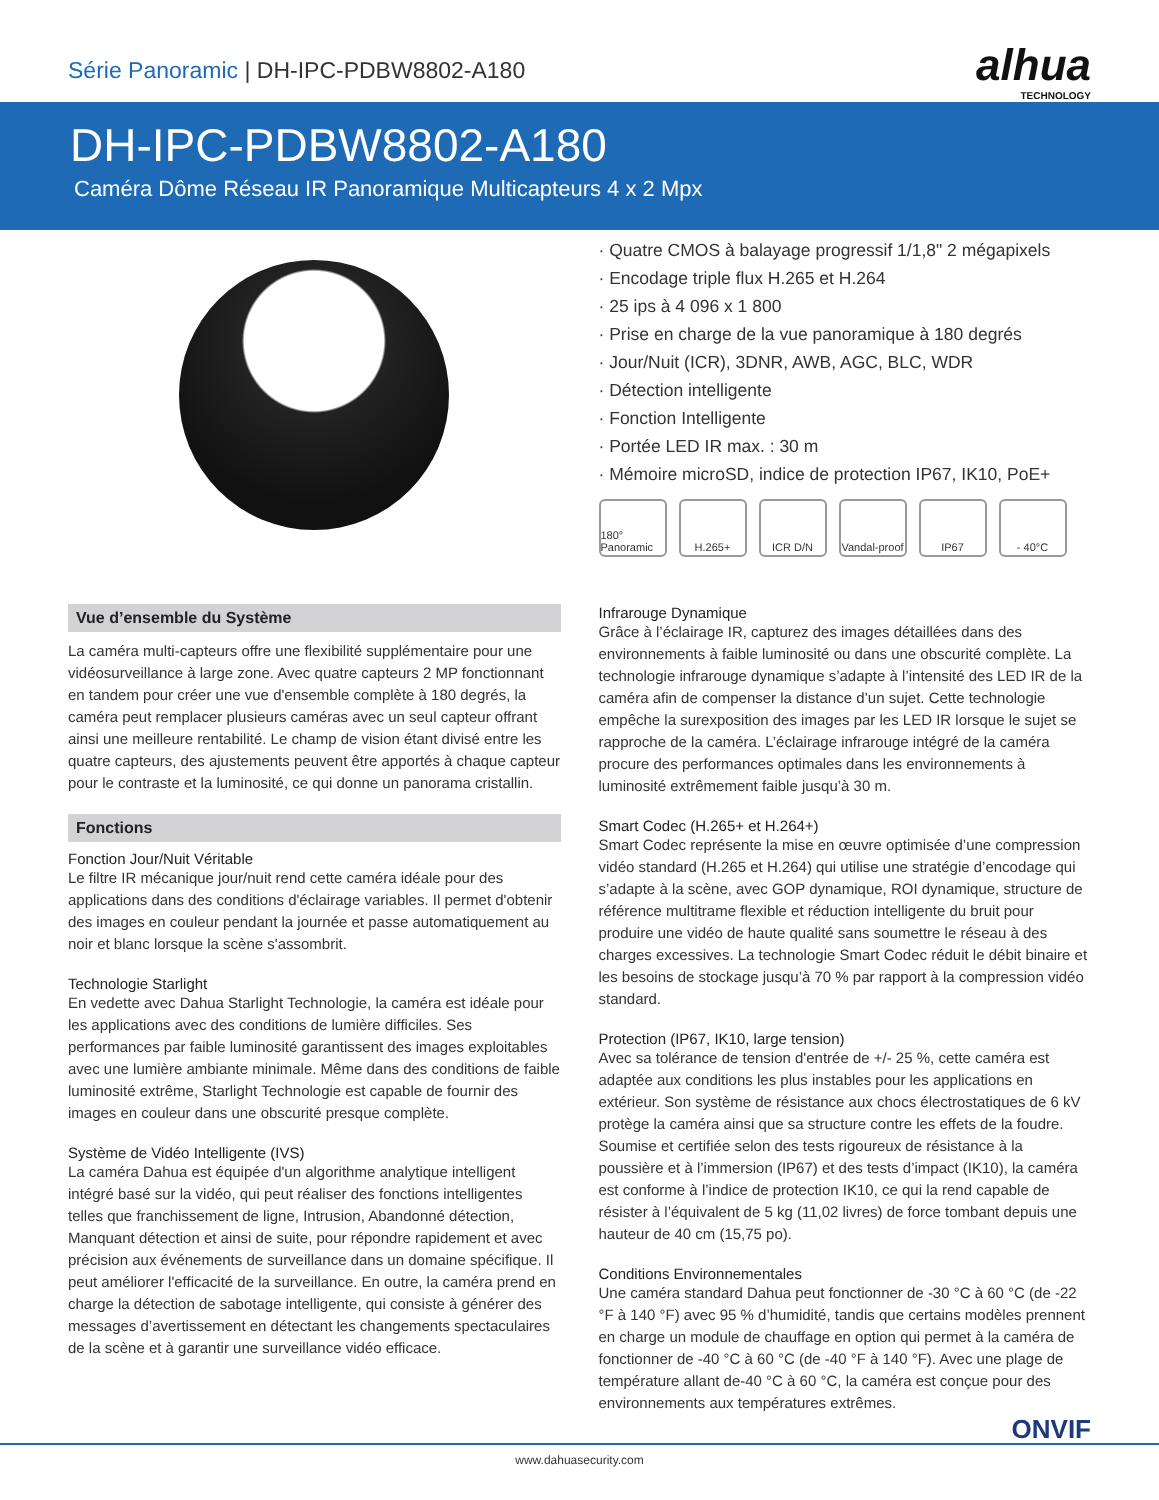Série Panoramic | DH-IPC-PDBW8802-A180
alhua
TECHNOLOGY
DH-IPC-PDBW8802-A180
Caméra Dôme Réseau IR Panoramique Multicapteurs 4 x 2 Mpx
· Quatre CMOS à balayage progressif 1/1,8" 2 mégapixels
· Encodage triple flux H.265 et H.264
· 25 ips à 4 096 x 1 800
· Prise en charge de la vue panoramique à 180 degrés
· Jour/Nuit (ICR), 3DNR, AWB, AGC, BLC, WDR
· Détection intelligente
· Fonction Intelligente
· Portée LED IR max. : 30 m
· Mémoire microSD, indice de protection IP67, IK10, PoE+
180° Panoramic
H.265+ ICR D/N Vandal-proof
IP67 - 40°C
Vue d’ensemble du Système
La caméra multi-capteurs offre une flexibilité supplémentaire pour une vidéosurveillance à large zone. Avec quatre capteurs 2 MP fonctionnant en tandem pour créer une vue d'ensemble complète à 180 degrés, la caméra peut remplacer plusieurs caméras avec un seul capteur offrant ainsi une meilleure rentabilité. Le champ de vision étant divisé entre les quatre capteurs, des ajustements peuvent être apportés à chaque capteur pour le contraste et la luminosité, ce qui donne un panorama cristallin.
Fonctions
Fonction Jour/Nuit Véritable
Le filtre IR mécanique jour/nuit rend cette caméra idéale pour des applications dans des conditions d'éclairage variables. Il permet d'obtenir des images en couleur pendant la journée et passe automatiquement au noir et blanc lorsque la scène s'assombrit.
Technologie Starlight
En vedette avec Dahua Starlight Technologie, la caméra est idéale pour les applications avec des conditions de lumière difficiles. Ses performances par faible luminosité garantissent des images exploitables avec une lumière ambiante minimale. Même dans des conditions de faible luminosité extrême, Starlight Technologie est capable de fournir des images en couleur dans une obscurité presque complète.
Système de Vidéo Intelligente (IVS)
La caméra Dahua est équipée d'un algorithme analytique intelligent intégré basé sur la vidéo, qui peut réaliser des fonctions intelligentes telles que franchissement de ligne, Intrusion, Abandonné détection, Manquant détection et ainsi de suite, pour répondre rapidement et avec précision aux événements de surveillance dans un domaine spécifique. Il peut améliorer l'efficacité de la surveillance. En outre, la caméra prend en charge la détection de sabotage intelligente, qui consiste à générer des messages d’avertissement en détectant les changements spectaculaires de la scène et à garantir une surveillance vidéo efficace.
Infrarouge Dynamique
Grâce à l’éclairage IR, capturez des images détaillées dans des environnements à faible luminosité ou dans une obscurité complète. La technologie infrarouge dynamique s’adapte à l’intensité des LED IR de la caméra afin de compenser la distance d’un sujet. Cette technologie empêche la surexposition des images par les LED IR lorsque le sujet se rapproche de la caméra. L’éclairage infrarouge intégré de la caméra procure des performances optimales dans les environnements à luminosité extrêmement faible jusqu’à 30 m.
Smart Codec (H.265+ et H.264+)
Smart Codec représente la mise en œuvre optimisée d’une compression vidéo standard (H.265 et H.264) qui utilise une stratégie d’encodage qui s’adapte à la scène, avec GOP dynamique, ROI dynamique, structure de référence multitrame flexible et réduction intelligente du bruit pour produire une vidéo de haute qualité sans soumettre le réseau à des charges excessives. La technologie Smart Codec réduit le débit binaire et les besoins de stockage jusqu’à 70 % par rapport à la compression vidéo standard.
Protection (IP67, IK10, large tension)
Avec sa tolérance de tension d'entrée de +/- 25 %, cette caméra est adaptée aux conditions les plus instables pour les applications en extérieur. Son système de résistance aux chocs électrostatiques de 6 kV protège la caméra ainsi que sa structure contre les effets de la foudre. Soumise et certifiée selon des tests rigoureux de résistance à la poussière et à l’immersion (IP67) et des tests d’impact (IK10), la caméra est conforme à l’indice de protection IK10, ce qui la rend capable de résister à l’équivalent de 5 kg (11,02 livres) de force tombant depuis une hauteur de 40 cm (15,75 po).
Conditions Environnementales
Une caméra standard Dahua peut fonctionner de -30 °C à 60 °C (de -22 °F à 140 °F) avec 95 % d’humidité, tandis que certains modèles prennent en charge un module de chauffage en option qui permet à la caméra de fonctionner de -40 °C à 60 °C (de -40 °F à 140 °F). Avec une plage de température allant de-40 °C à 60 °C, la caméra est conçue pour des environnements aux températures extrêmes.
ONVIF
www.dahuasecurity.com